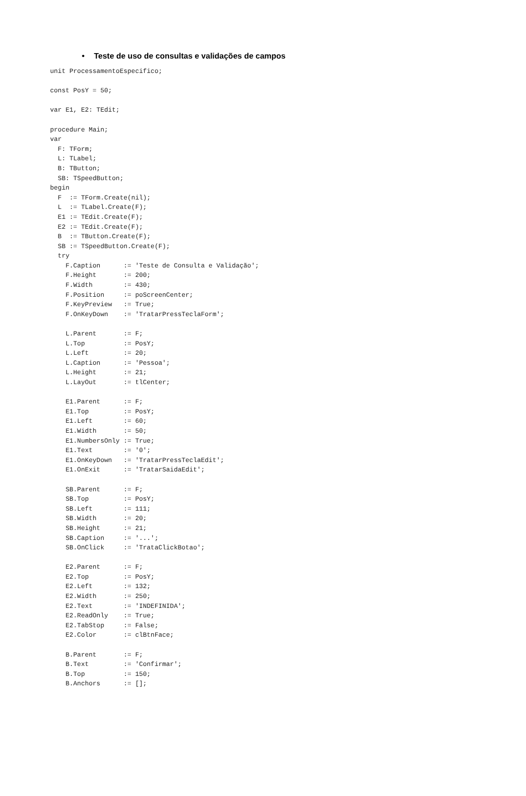• Teste de uso de consultas e validações de campos
unit ProcessamentoEspecifico;

const PosY = 50;

var E1, E2: TEdit;

procedure Main;
var
  F: TForm;
  L: TLabel;
  B: TButton;
  SB: TSpeedButton;
begin
  F  := TForm.Create(nil);
  L  := TLabel.Create(F);
  E1 := TEdit.Create(F);
  E2 := TEdit.Create(F);
  B  := TButton.Create(F);
  SB := TSpeedButton.Create(F);
  try
    F.Caption      := 'Teste de Consulta e Validação';
    F.Height       := 200;
    F.Width        := 430;
    F.Position     := poScreenCenter;
    F.KeyPreview   := True;
    F.OnKeyDown    := 'TratarPressTeclaForm';

    L.Parent       := F;
    L.Top          := PosY;
    L.Left         := 20;
    L.Caption      := 'Pessoa';
    L.Height       := 21;
    L.LayOut       := tlCenter;

    E1.Parent      := F;
    E1.Top         := PosY;
    E1.Left        := 60;
    E1.Width       := 50;
    E1.NumbersOnly := True;
    E1.Text        := '0';
    E1.OnKeyDown   := 'TratarPressTeclaEdit';
    E1.OnExit      := 'TratarSaidaEdit';

    SB.Parent      := F;
    SB.Top         := PosY;
    SB.Left        := 111;
    SB.Width       := 20;
    SB.Height      := 21;
    SB.Caption     := '...';
    SB.OnClick     := 'TrataClickBotao';

    E2.Parent      := F;
    E2.Top         := PosY;
    E2.Left        := 132;
    E2.Width       := 250;
    E2.Text        := 'INDEFINIDA';
    E2.ReadOnly    := True;
    E2.TabStop     := False;
    E2.Color       := clBtnFace;

    B.Parent       := F;
    B.Text         := 'Confirmar';
    B.Top          := 150;
    B.Anchors      := [];